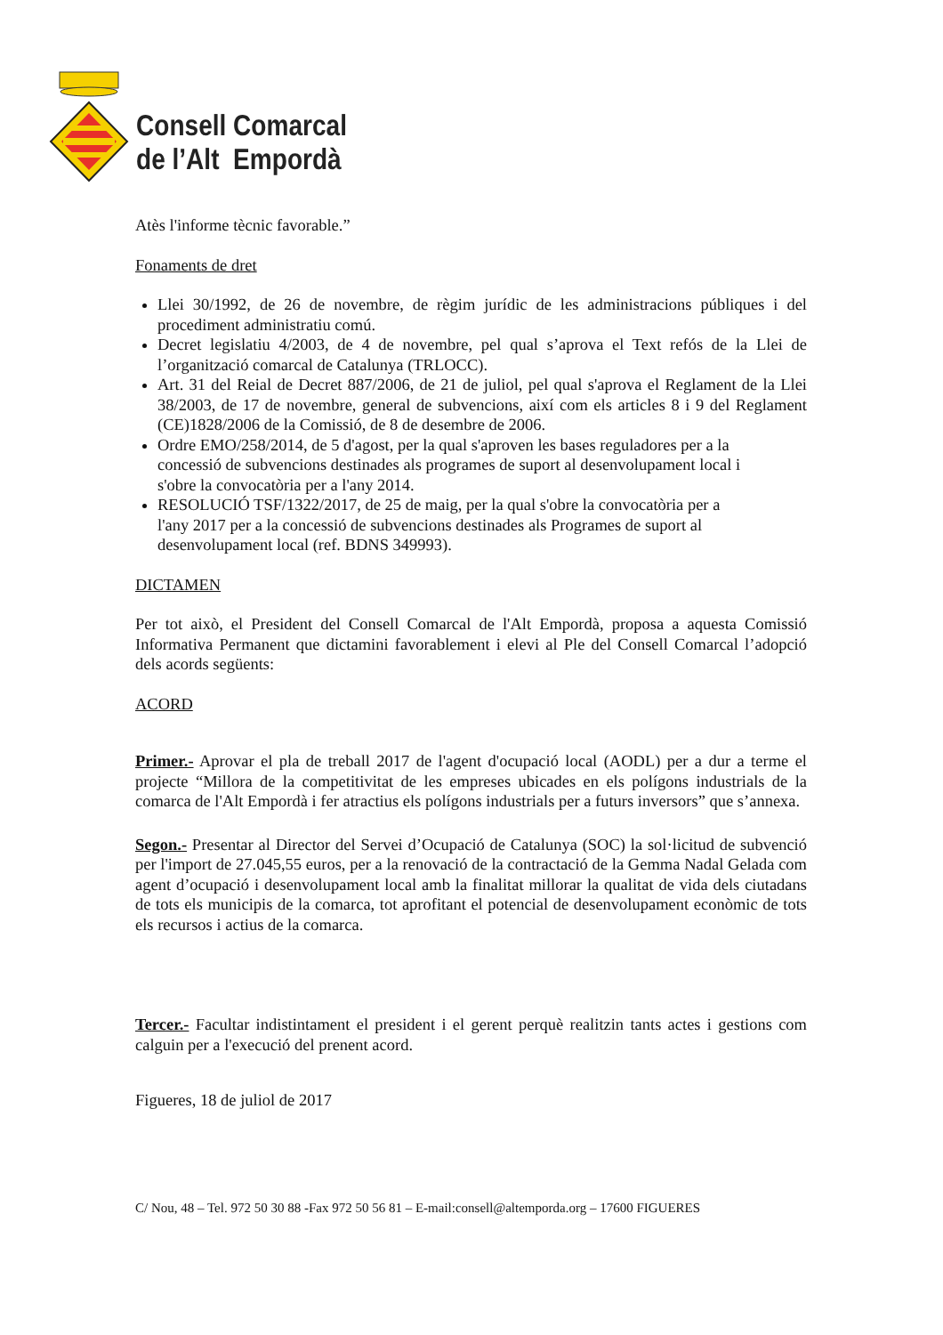Consell Comarcal
de l’Alt Empordà
Atès l'informe tècnic favorable.”
Fonaments de dret
Llei 30/1992, de 26 de novembre, de règim jurídic de les administracions públiques i del procediment administratiu comú.
Decret legislatiu 4/2003, de 4 de novembre, pel qual s’aprova el Text refós de la Llei de l’organització comarcal de Catalunya (TRLOCC).
Art. 31 del Reial de Decret 887/2006, de 21 de juliol, pel qual s'aprova el Reglament de la Llei 38/2003, de 17 de novembre, general de subvencions, així com els articles 8 i 9 del Reglament (CE)1828/2006 de la Comissió, de 8 de desembre de 2006.
Ordre EMO/258/2014, de 5 d'agost, per la qual s'aproven les bases reguladores per a la concessió de subvencions destinades als programes de suport al desenvolupament local i s'obre la convocatòria per a l'any 2014.
RESOLUCIÓ TSF/1322/2017, de 25 de maig, per la qual s'obre la convocatòria per a l'any 2017 per a la concessió de subvencions destinades als Programes de suport al desenvolupament local (ref. BDNS 349993).
DICTAMEN
Per tot això, el President del Consell Comarcal de l'Alt Empordà, proposa a aquesta Comissió Informativa Permanent que dictamini favorablement i elevi al Ple del Consell Comarcal l’adopció dels acords següents:
ACORD
Primer.- Aprovar el pla de treball 2017 de l'agent d'ocupació local (AODL) per a dur a terme el projecte “Millora de la competitivitat de les empreses ubicades en els polígons industrials de la comarca de l'Alt Empordà i fer atractius els polígons industrials per a futurs inversors” que s’annexa.
Segon.- Presentar al Director del Servei d’Ocupació de Catalunya (SOC) la sol·licitud de subvenció per l'import de 27.045,55 euros, per a la renovació de la contractació de la Gemma Nadal Gelada com agent d’ocupació i desenvolupament local amb la finalitat millorar la qualitat de vida dels ciutadans de tots els municipis de la comarca, tot aprofitant el potencial de desenvolupament econòmic de tots els recursos i actius de la comarca.
Tercer.- Facultar indistintament el president i el gerent perquè realitzin tants actes i gestions com calguin per a l'execució del prenent acord.
Figueres, 18 de juliol de 2017
C/ Nou, 48 – Tel. 972 50 30 88 -Fax 972 50 56 81 – E-mail:consell@altemporda.org – 17600 FIGUERES